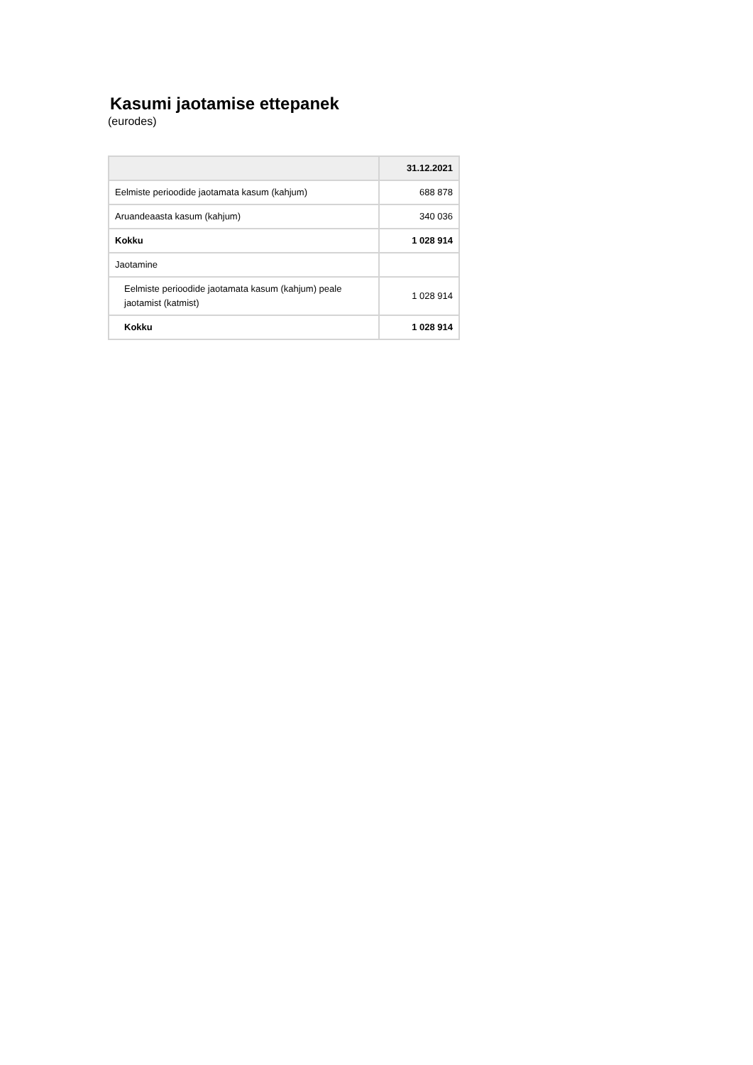Kasumi jaotamise ettepanek
(eurodes)
| | 31.12.2021 |
| --- | --- |
| Eelmiste perioodide jaotamata kasum (kahjum) | 688 878 |
| Aruandeaasta kasum (kahjum) | 340 036 |
| Kokku | 1 028 914 |
| Jaotamine | |
| Eelmiste perioodide jaotamata kasum (kahjum) peale jaotamist (katmist) | 1 028 914 |
| Kokku | 1 028 914 |